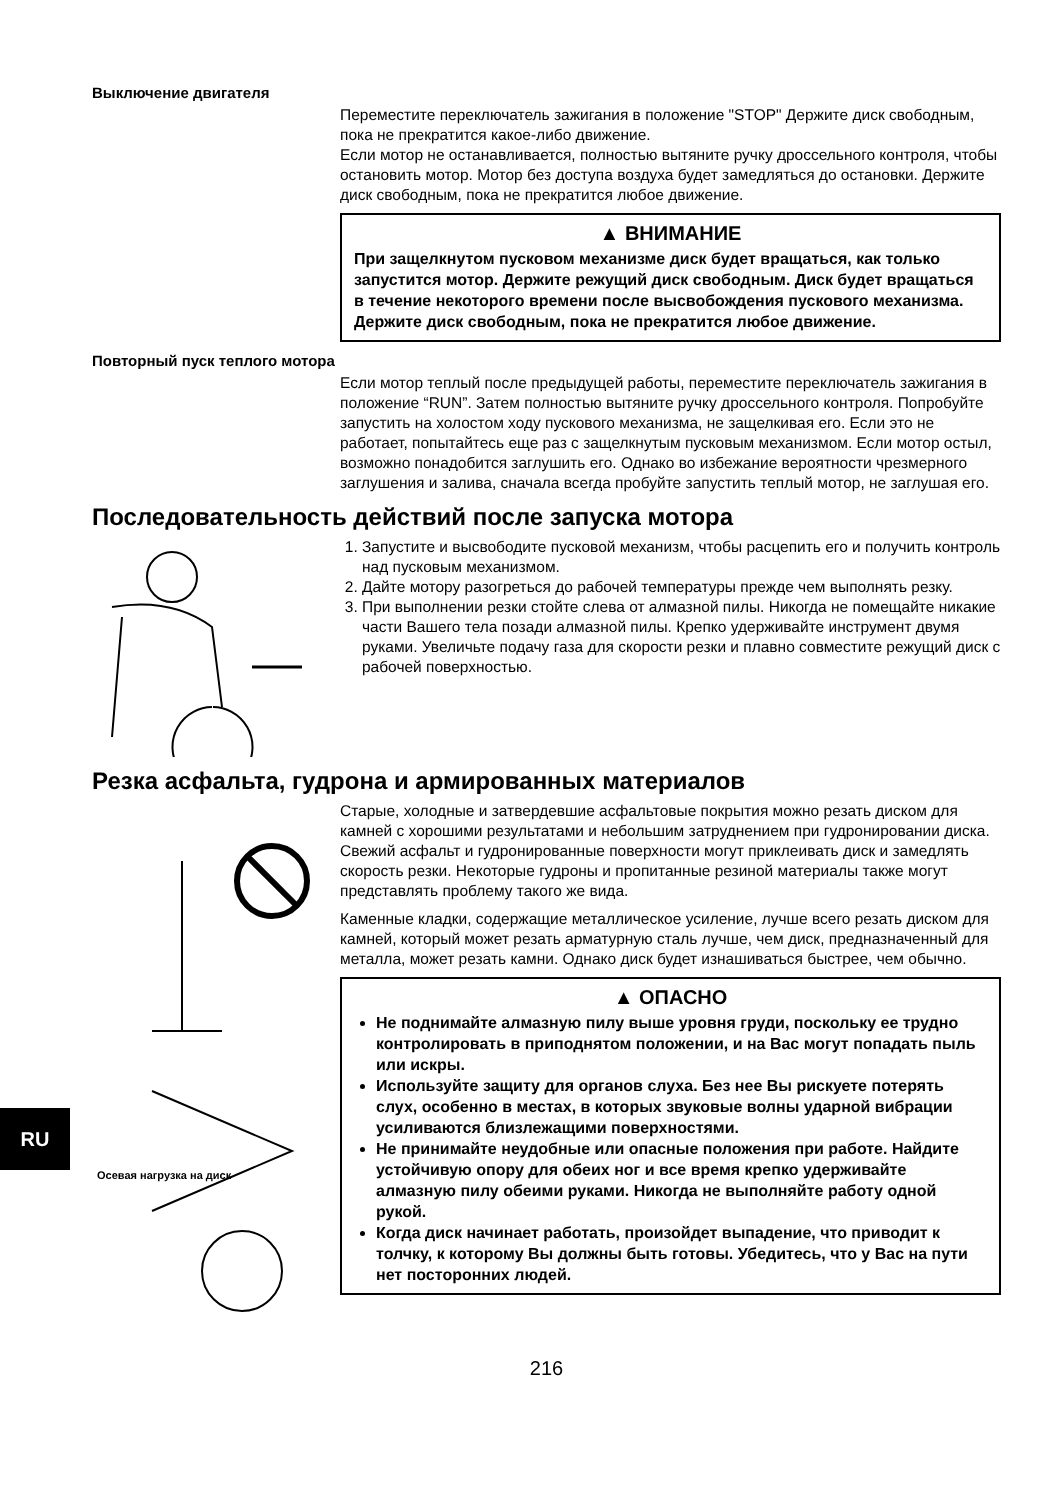Выключение двигателя
Переместите переключатель зажигания в положение "STOP" Держите диск свободным, пока не прекратится какое-либо движение.
Если мотор не останавливается, полностью вытяните ручку дроссельного контроля, чтобы остановить мотор. Мотор без доступа воздуха будет замедляться до остановки. Держите диск свободным, пока не прекратится любое движение.
▲ ВНИМАНИЕ
При защелкнутом пусковом механизме диск будет вращаться, как только запустится мотор. Держите режущий диск свободным. Диск будет вращаться в течение некоторого времени после высвобождения пускового механизма. Держите диск свободным, пока не прекратится любое движение.
Повторный пуск теплого мотора
Если мотор теплый после предыдущей работы, переместите переключатель зажигания в положение “RUN”. Затем полностью вытяните ручку дроссельного контроля. Попробуйте запустить на холостом ходу пускового механизма, не защелкивая его. Если это не работает, попытайтесь еще раз с защелкнутым пусковым механизмом. Если мотор остыл, возможно понадобится заглушить его. Однако во избежание вероятности чрезмерного заглушения и залива, сначала всегда пробуйте запустить теплый мотор, не заглушая его.
Последовательность действий после запуска мотора
1. Запустите и высвободите пусковой механизм, чтобы расцепить его и получить контроль над пусковым механизмом.
2. Дайте мотору разогреться до рабочей температуры прежде чем выполнять резку.
3. При выполнении резки стойте слева от алмазной пилы. Никогда не помещайте никакие части Вашего тела позади алмазной пилы. Крепко удерживайте инструмент двумя руками. Увеличьте подачу газа для скорости резки и плавно совместите режущий диск с рабочей поверхностью.
Резка асфальта, гудрона и армированных материалов
Осевая нагрузка на диск
Старые, холодные и затвердевшие асфальтовые покрытия можно резать диском для камней с хорошими результатами и небольшим затруднением при гудронировании диска. Свежий асфальт и гудронированные поверхности могут приклеивать диск и замедлять скорость резки. Некоторые гудроны и пропитанные резиной материалы также могут представлять проблему такого же вида.
Каменные кладки, содержащие металлическое усиление, лучше всего резать диском для камней, который может резать арматурную сталь лучше, чем диск, предназначенный для металла, может резать камни. Однако диск будет изнашиваться быстрее, чем обычно.
▲ ОПАСНО
Не поднимайте алмазную пилу выше уровня груди, поскольку ее трудно контролировать в приподнятом положении, и на Вас могут попадать пыль или искры.
Используйте защиту для органов слуха. Без нее Вы рискуете потерять слух, особенно в местах, в которых звуковые волны ударной вибрации усиливаются близлежащими поверхностями.
Не принимайте неудобные или опасные положения при работе. Найдите устойчивую опору для обеих ног и все время крепко удерживайте алмазную пилу обеими руками. Никогда не выполняйте работу одной рукой.
Когда диск начинает работать, произойдет выпадение, что приводит к толчку, к которому Вы должны быть готовы. Убедитесь, что у Вас на пути нет посторонних людей.
216
RU